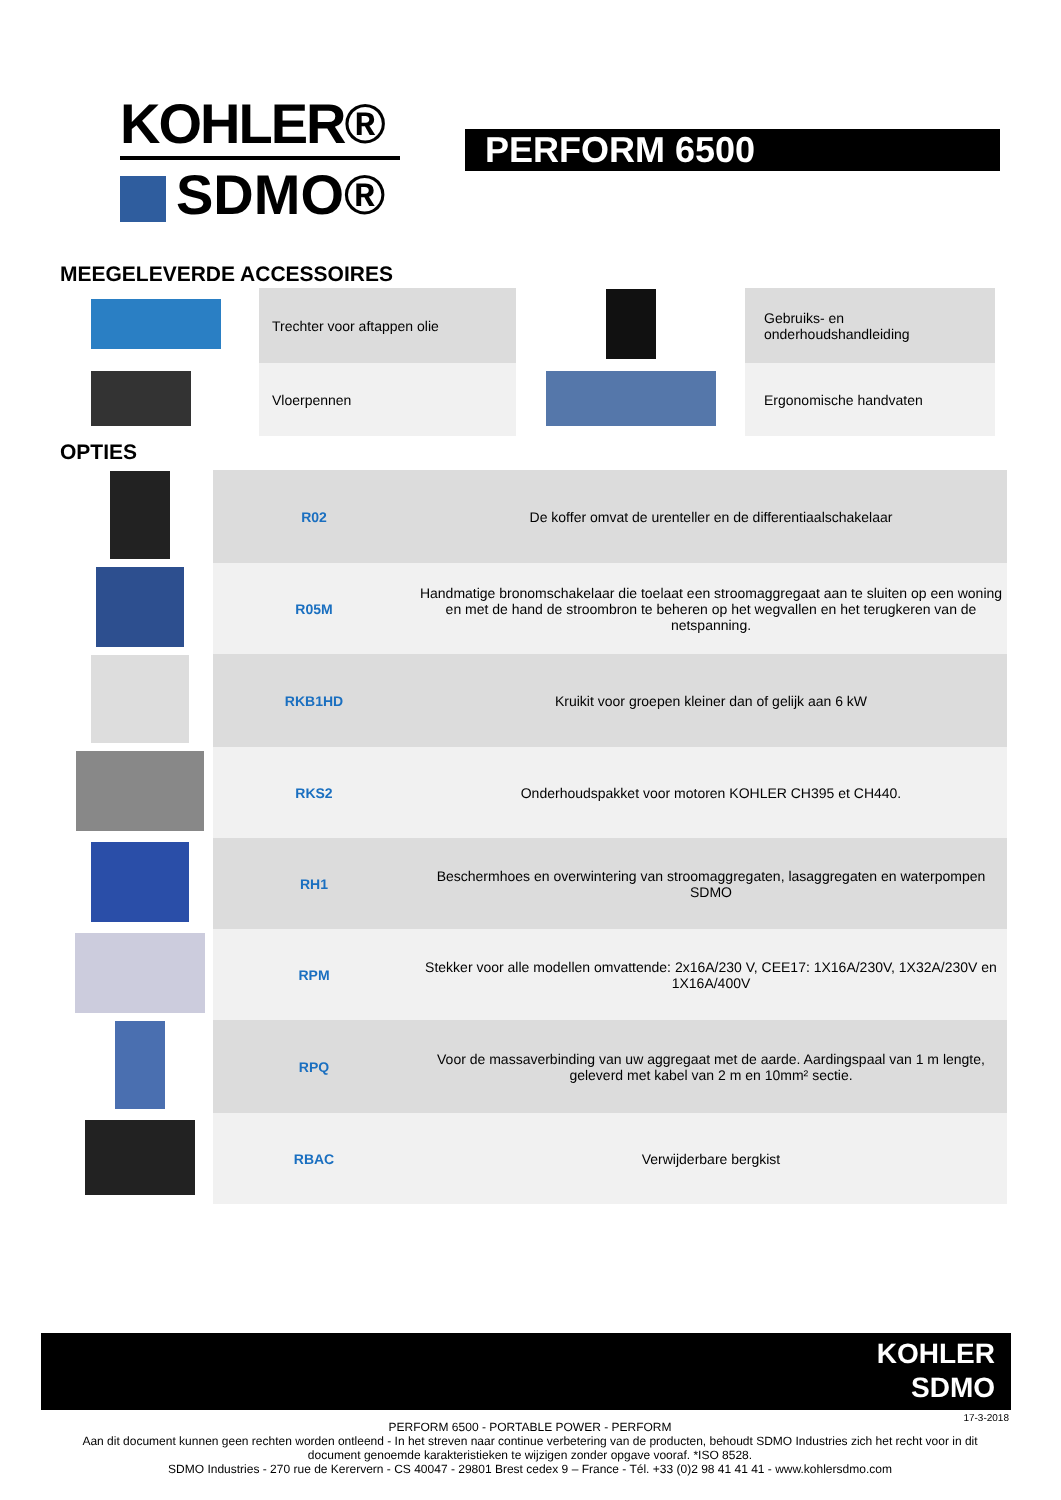KOHLER®
SDMO®
PERFORM 6500
MEEGELEVERDE ACCESSOIRES
| | Trechter voor aftappen olie | | Gebruiks- en onderhoudshandleiding |
| | Vloerpennen | | Ergonomische handvaten |
OPTIES
| | R02 | De koffer omvat de urenteller en de differentiaalschakelaar |
| | R05M | Handmatige bronomschakelaar die toelaat een stroomaggregaat aan te sluiten op een woning en met de hand de stroombron te beheren op het wegvallen en het terugkeren van de netspanning. |
| | RKB1HD | Kruikit voor groepen kleiner dan of gelijk aan 6 kW |
| | RKS2 | Onderhoudspakket voor motoren KOHLER CH395 et CH440. |
| | RH1 | Beschermhoes en overwintering van stroomaggregaten, lasaggregaten en waterpompen SDMO |
| | RPM | Stekker voor alle modellen omvattende: 2x16A/230 V, CEE17: 1X16A/230V, 1X32A/230V en 1X16A/400V |
| | RPQ | Voor de massaverbinding van uw aggregaat met de aarde. Aardingspaal van 1 m lengte, geleverd met kabel van 2 m en 10mm² sectie. |
| | RBAC | Verwijderbare bergkist |
KOHLER
SDMO
17-3-2018
PERFORM 6500 - PORTABLE POWER - PERFORM
Aan dit document kunnen geen rechten worden ontleend - In het streven naar continue verbetering van de producten, behoudt SDMO Industries zich het recht voor in dit document genoemde karakteristieken te wijzigen zonder opgave vooraf. *ISO 8528.
SDMO Industries - 270 rue de Kerervern - CS 40047 - 29801 Brest cedex 9 – France - Tél. +33 (0)2 98 41 41 41 - www.kohlersdmo.com